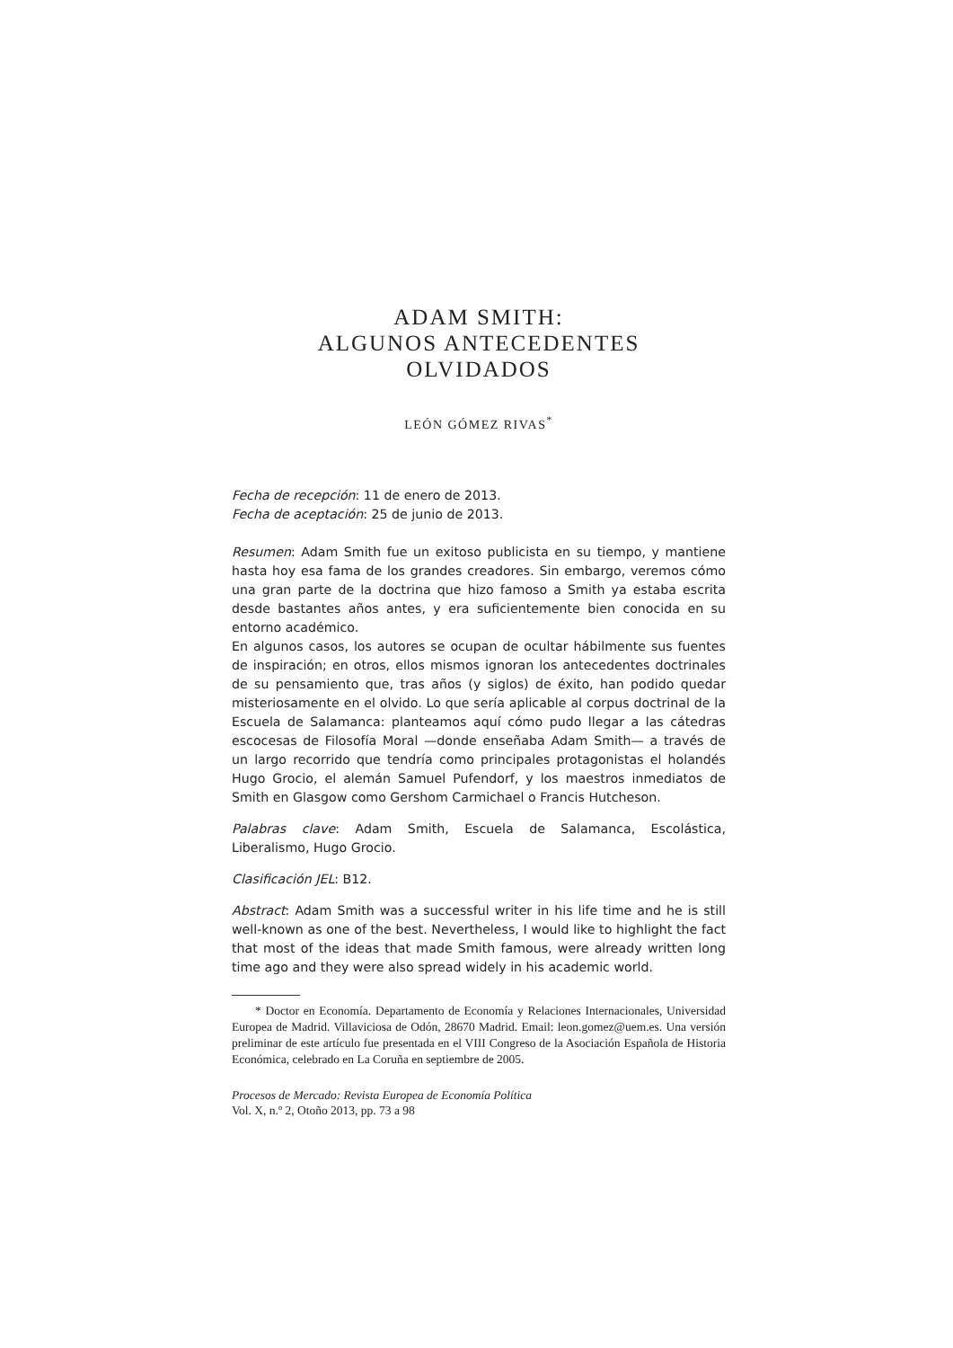ADAM SMITH:
ALGUNOS ANTECEDENTES
OLVIDADOS
LEÓN GÓMEZ RIVAS<sup>*</sup>
Fecha de recepción: 11 de enero de 2013.
Fecha de aceptación: 25 de junio de 2013.
Resumen: Adam Smith fue un exitoso publicista en su tiempo, y mantiene hasta hoy esa fama de los grandes creadores. Sin embargo, veremos cómo una gran parte de la doctrina que hizo famoso a Smith ya estaba escrita desde bastantes años antes, y era suficientemente bien conocida en su entorno académico.
En algunos casos, los autores se ocupan de ocultar hábilmente sus fuentes de inspiración; en otros, ellos mismos ignoran los antecedentes doctrinales de su pensamiento que, tras años (y siglos) de éxito, han podido quedar misteriosamente en el olvido. Lo que sería aplicable al corpus doctrinal de la Escuela de Salamanca: planteamos aquí cómo pudo llegar a las cátedras escocesas de Filosofía Moral —donde enseñaba Adam Smith— a través de un largo recorrido que tendría como principales protagonistas el holandés Hugo Grocio, el alemán Samuel Pufendorf, y los maestros inmediatos de Smith en Glasgow como Gershom Carmichael o Francis Hutcheson.
Palabras clave: Adam Smith, Escuela de Salamanca, Escolástica, Liberalismo, Hugo Grocio.
Clasificación JEL: B12.
Abstract: Adam Smith was a successful writer in his life time and he is still well-known as one of the best. Nevertheless, I would like to highlight the fact that most of the ideas that made Smith famous, were already written long time ago and they were also spread widely in his academic world.
* Doctor en Economía. Departamento de Economía y Relaciones Internacionales, Universidad Europea de Madrid. Villaviciosa de Odón, 28670 Madrid. Email: leon.gomez@uem.es. Una versión preliminar de este artículo fue presentada en el VIII Congreso de la Asociación Española de Historia Económica, celebrado en La Coruña en septiembre de 2005.
Procesos de Mercado: Revista Europea de Economía Política
Vol. X, n.º 2, Otoño 2013, pp. 73 a 98